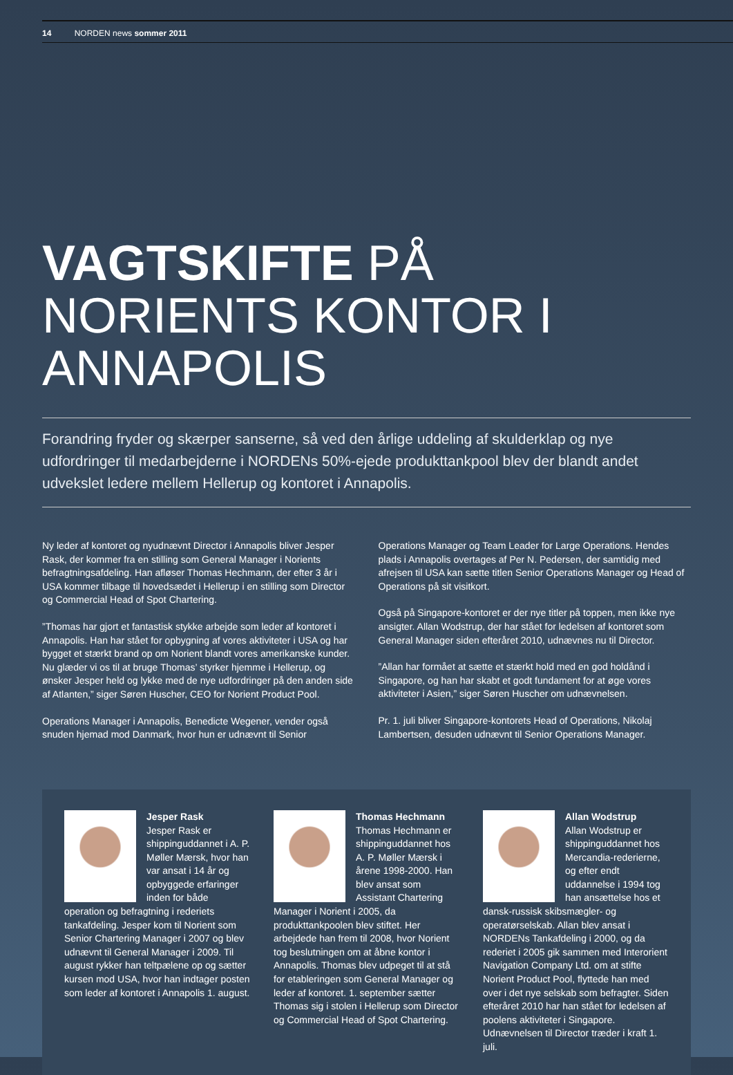14 NORDEN news sommer 2011
VAGTSKIFTE PÅ NORIENTS KONTOR I ANNAPOLIS
Forandring fryder og skærper sanserne, så ved den årlige uddeling af skulderklap og nye udfordringer til medarbejderne i NORDENs 50%-ejede produkttankpool blev der blandt andet udvekslet ledere mellem Hellerup og kontoret i Annapolis.
Ny leder af kontoret og nyudnævnt Director i Annapolis bliver Jesper Rask, der kommer fra en stilling som General Manager i Norients befragtningsafdeling. Han afløser Thomas Hechmann, der efter 3 år i USA kommer tilbage til hovedsædet i Hellerup i en stilling som Director og Commercial Head of Spot Chartering.
”Thomas har gjort et fantastisk stykke arbejde som leder af kontoret i Annapolis. Han har stået for opbygning af vores aktiviteter i USA og har bygget et stærkt brand op om Norient blandt vores amerikanske kunder. Nu glæder vi os til at bruge Thomas’ styrker hjemme i Hellerup, og ønsker Jesper held og lykke med de nye udfordringer på den anden side af Atlanten,” siger Søren Huscher, CEO for Norient Product Pool.
Operations Manager i Annapolis, Benedicte Wegener, vender også snuden hjemad mod Danmark, hvor hun er udnævnt til Senior Operations Manager og Team Leader for Large Operations. Hendes plads i Annapolis overtages af Per N. Pedersen, der samtidig med afrejsen til USA kan sætte titlen Senior Operations Manager og Head of Operations på sit visitkort.
Også på Singapore-kontoret er der nye titler på toppen, men ikke nye ansigter. Allan Wodstrup, der har stået for ledelsen af kontoret som General Manager siden efteråret 2010, udnævnes nu til Director.
”Allan har formået at sætte et stærkt hold med en god holdånd i Singapore, og han har skabt et godt fundament for at øge vores aktiviteter i Asien,” siger Søren Huscher om udnævnelsen.
Pr. 1. juli bliver Singapore-kontorets Head of Operations, Nikolaj Lambertsen, desuden udnævnt til Senior Operations Manager.
Jesper Rask
Jesper Rask er shippinguddannet i A. P. Møller Mærsk, hvor han var ansat i 14 år og opbyggede erfaringer inden for både operation og befragtning i rederiets tankafdeling. Jesper kom til Norient som Senior Chartering Manager i 2007 og blev udnævnt til General Manager i 2009. Til august rykker han teltpælene op og sætter kursen mod USA, hvor han indtager posten som leder af kontoret i Annapolis 1. august.
Thomas Hechmann
Thomas Hechmann er shippinguddannet hos A. P. Møller Mærsk i årene 1998-2000. Han blev ansat som Assistant Chartering Manager i Norient i 2005, da produkttankpoolen blev stiftet. Her arbejdede han frem til 2008, hvor Norient tog beslutningen om at åbne kontor i Annapolis. Thomas blev udpeget til at stå for etableringen som General Manager og leder af kontoret. 1. september sætter Thomas sig i stolen i Hellerup som Director og Commercial Head of Spot Chartering.
Allan Wodstrup
Allan Wodstrup er shippinguddannet hos Mercandia-rederierne, og efter endt uddannelse i 1994 tog han ansættelse hos et dansk-russisk skibsmægler- og operatørselskab. Allan blev ansat i NORDENs Tankafdeling i 2000, og da rederiet i 2005 gik sammen med Interorient Navigation Company Ltd. om at stifte Norient Product Pool, flyttede han med over i det nye selskab som befragter. Siden efteråret 2010 har han stået for ledelsen af poolens aktiviteter i Singapore. Udnævnelsen til Director træder i kraft 1. juli.